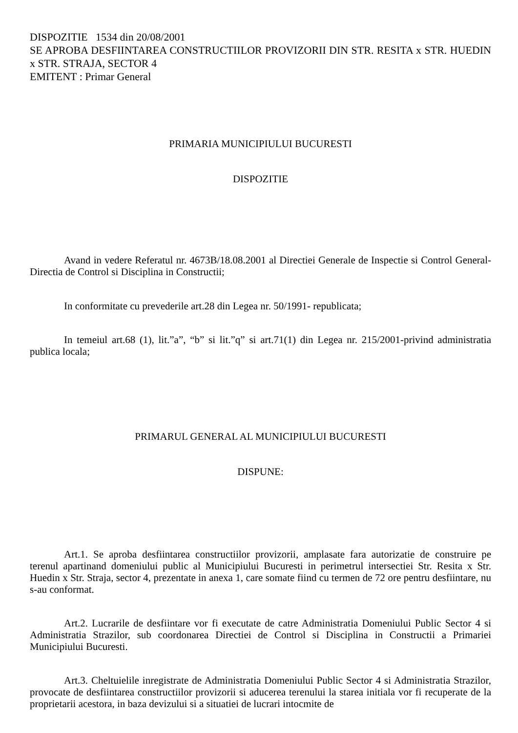DISPOZITIE 1534 din 20/08/2001
SE APROBA DESFIINTAREA CONSTRUCTIILOR PROVIZORII DIN STR. RESITA x STR. HUEDIN x STR. STRAJA, SECTOR 4
EMITENT : Primar General
PRIMARIA MUNICIPIULUI BUCURESTI
DISPOZITIE
Avand in vedere Referatul nr. 4673B/18.08.2001 al Directiei Generale de Inspectie si Control General- Directia de Control si Disciplina in Constructii;
In conformitate cu prevederile art.28 din Legea nr. 50/1991- republicata;
In temeiul art.68 (1), lit.”a”, “b” si lit.”q” si art.71(1) din Legea nr. 215/2001-privind administratia publica locala;
PRIMARUL GENERAL AL MUNICIPIULUI BUCURESTI
DISPUNE:
Art.1. Se aproba desfiintarea constructiilor provizorii, amplasate fara autorizatie de construire pe terenul apartinand domeniului public al Municipiului Bucuresti in perimetrul intersectiei Str. Resita x Str. Huedin x Str. Straja, sector 4, prezentate in anexa 1, care somate fiind cu termen de 72 ore pentru desfiintare, nu s-au conformat.
Art.2. Lucrarile de desfiintare vor fi executate de catre Administratia Domeniului Public Sector 4 si Administratia Strazilor, sub coordonarea Directiei de Control si Disciplina in Constructii a Primariei Municipiului Bucuresti.
Art.3. Cheltuielile inregistrate de Administratia Domeniului Public Sector 4 si Administratia Strazilor, provocate de desfiintarea constructiilor provizorii si aducerea terenului la starea initiala vor fi recuperate de la proprietarii acestora, in baza devizului si a situatiei de lucrari intocmite de